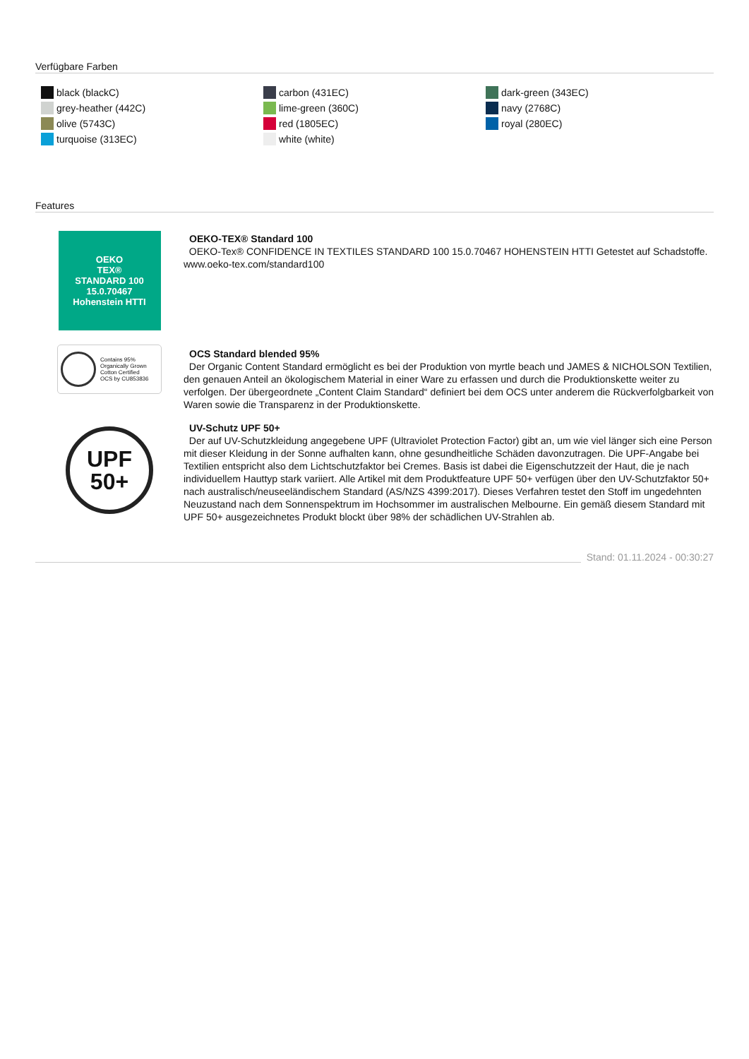Verfügbare Farben
black (blackC)
grey-heather (442C)
olive (5743C)
turquoise (313EC)
carbon (431EC)
lime-green (360C)
red (1805EC)
white (white)
dark-green (343EC)
navy (2768C)
royal (280EC)
Features
OEKO
TEX®
STANDARD 100
15.0.70467
Hohenstein HTTI
OEKO-TEX® Standard 100
OEKO-Tex® CONFIDENCE IN TEXTILES STANDARD 100 15.0.70467 HOHENSTEIN HTTI Getestet auf Schadstoffe. www.oeko-tex.com/standard100
Contains 95%
Organically Grown
Cotton Certified
OCS by CU853836
OCS Standard blended 95%
Der Organic Content Standard ermöglicht es bei der Produktion von myrtle beach und JAMES & NICHOLSON Textilien, den genauen Anteil an ökologischem Material in einer Ware zu erfassen und durch die Produktionskette weiter zu verfolgen. Der übergeordnete „Content Claim Standard“ definiert bei dem OCS unter anderem die Rückverfolgbarkeit von Waren sowie die Transparenz in der Produktionskette.
UPF
50+
UV-Schutz UPF 50+
Der auf UV-Schutzkleidung angegebene UPF (Ultraviolet Protection Factor) gibt an, um wie viel länger sich eine Person mit dieser Kleidung in der Sonne aufhalten kann, ohne gesundheitliche Schäden davonzutragen. Die UPF-Angabe bei Textilien entspricht also dem Lichtschutzfaktor bei Cremes. Basis ist dabei die Eigenschutzzeit der Haut, die je nach individuellem Hauttyp stark variiert. Alle Artikel mit dem Produktfeature UPF 50+ verfügen über den UV-Schutzfaktor 50+ nach australisch/neuseeländischem Standard (AS/NZS 4399:2017). Dieses Verfahren testet den Stoff im ungedehnten Neuzustand nach dem Sonnenspektrum im Hochsommer im australischen Melbourne. Ein gemäß diesem Standard mit UPF 50+ ausgezeichnetes Produkt blockt über 98% der schädlichen UV-Strahlen ab.
Stand: 01.11.2024 - 00:30:27